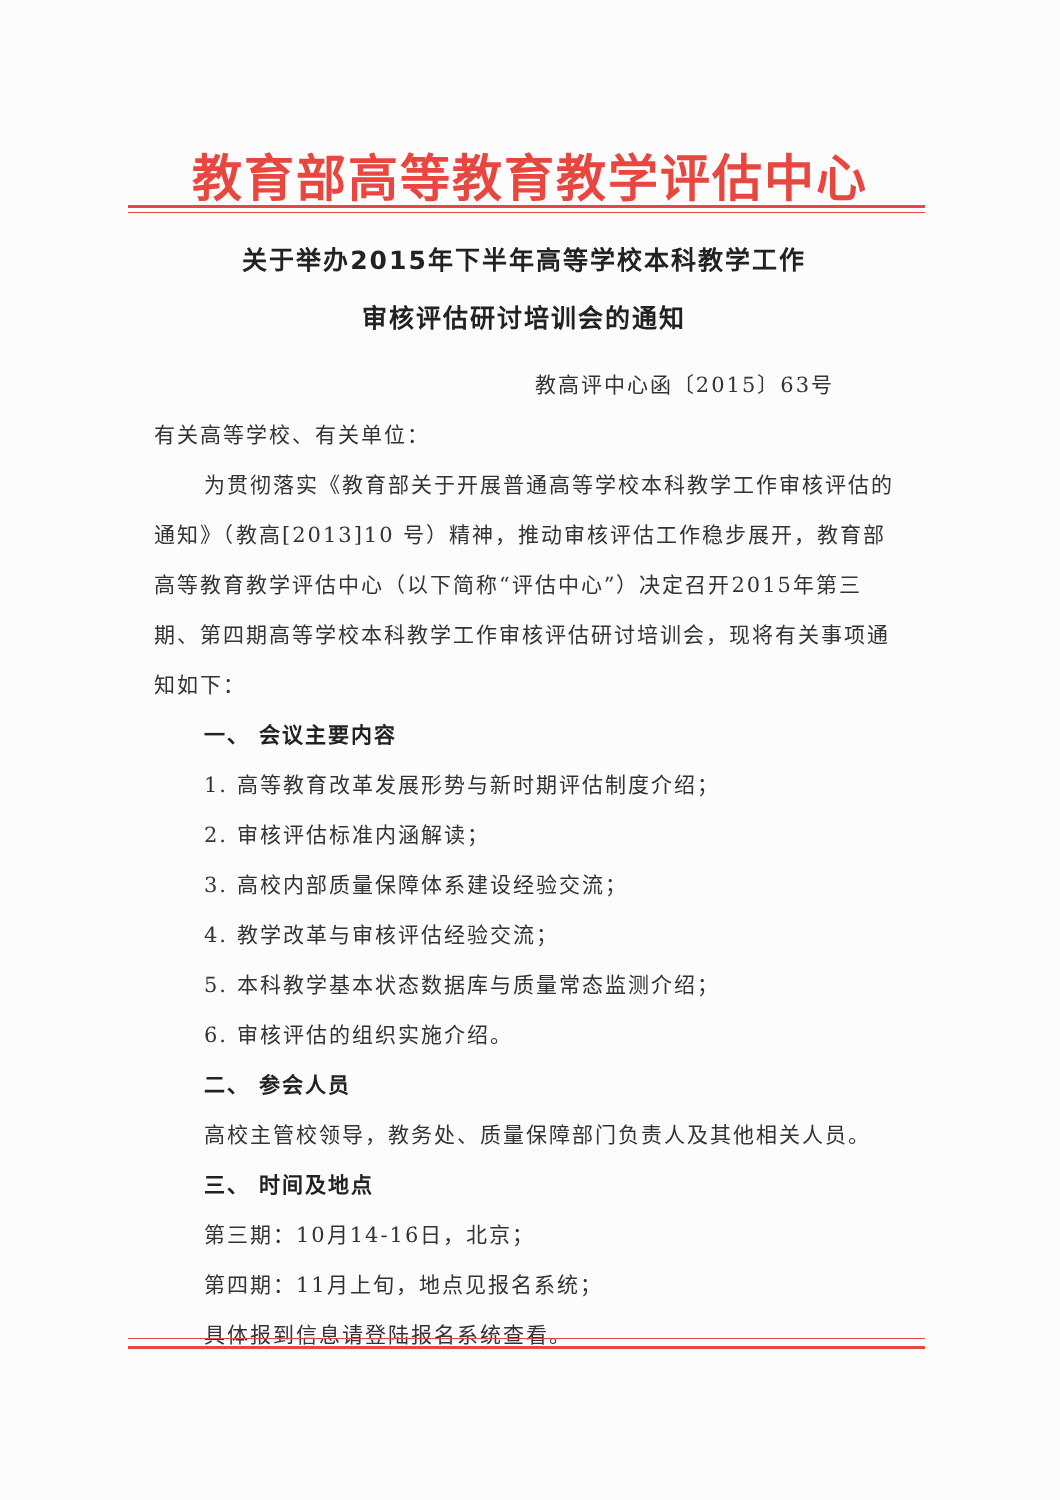教育部高等教育教学评估中心
关于举办2015年下半年高等学校本科教学工作
审核评估研讨培训会的通知
教高评中心函〔2015〕63号
有关高等学校、有关单位：
为贯彻落实《教育部关于开展普通高等学校本科教学工作审核评估的通知》（教高[2013]10 号）精神，推动审核评估工作稳步展开，教育部高等教育教学评估中心（以下简称“评估中心”）决定召开2015年第三期、第四期高等学校本科教学工作审核评估研讨培训会，现将有关事项通知如下：
一、 会议主要内容
1. 高等教育改革发展形势与新时期评估制度介绍；
2. 审核评估标准内涵解读；
3. 高校内部质量保障体系建设经验交流；
4. 教学改革与审核评估经验交流；
5. 本科教学基本状态数据库与质量常态监测介绍；
6. 审核评估的组织实施介绍。
二、 参会人员
高校主管校领导，教务处、质量保障部门负责人及其他相关人员。
三、 时间及地点
第三期：10月14-16日，北京；
第四期：11月上旬，地点见报名系统；
具体报到信息请登陆报名系统查看。